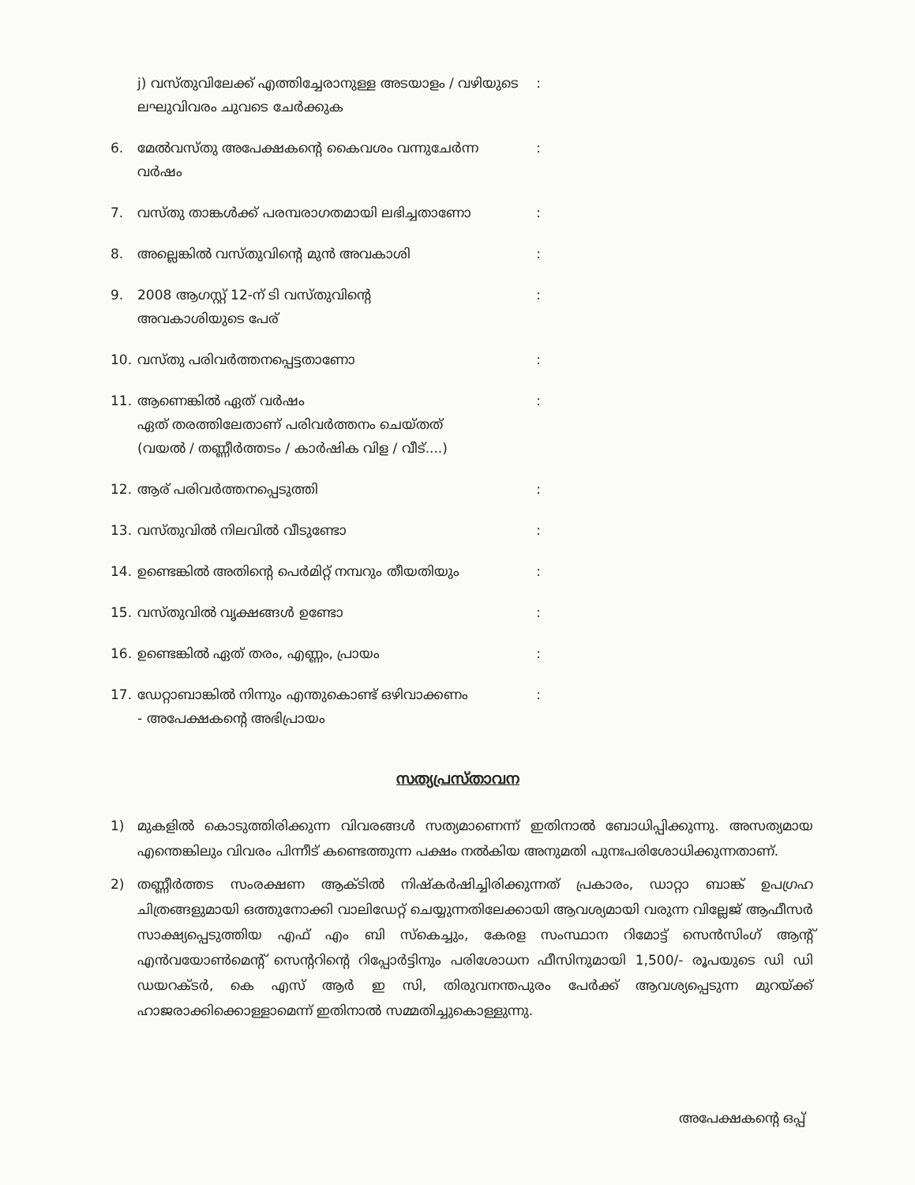j) വസ്തുവിലേക്ക് എത്തിച്ചേരാനുള്ള അടയാളം / വഴിയുടെ ലഘുവിവരം ചുവടെ ചേർക്കുക:
6. മേൽവസ്തു അപേക്ഷകന്റെ കൈവശം വന്നുചേർന്ന വർഷം:
7. വസ്തു താങ്കൾക്ക് പരമ്പരാഗതമായി ലഭിച്ചതാണോ:
8. അല്ലെങ്കിൽ വസ്തുവിന്റെ മുൻ അവകാശി:
9. 2008 ആഗസ്റ്റ് 12-ന് ടി വസ്തുവിന്റെ
അവകാശിയുടെ പേര്:
10. വസ്തു പരിവർത്തനപ്പെട്ടതാണോ:
11. ആണെങ്കിൽ ഏത് വർഷം
ഏത് തരത്തിലേതാണ് പരിവർത്തനം ചെയ്തത്
(വയൽ / തണ്ണീർത്തടം / കാർഷിക വിള / വീട്....):
12. ആര് പരിവർത്തനപ്പെടുത്തി:
13. വസ്തുവിൽ നിലവിൽ വീടുണ്ടോ:
14. ഉണ്ടെങ്കിൽ അതിന്റെ പെർമിറ്റ് നമ്പറും തീയതിയും:
15. വസ്തുവിൽ വൃക്ഷങ്ങൾ ഉണ്ടോ:
16. ഉണ്ടെങ്കിൽ ഏത് തരം, എണ്ണം, പ്രായം:
17. ഡേറ്റാബാങ്കിൽ നിന്നും എന്തുകൊണ്ട് ഒഴിവാക്കണം
- അപേക്ഷകന്റെ അഭിപ്രായം:
സത്യപ്രസ്താവന
1) മുകളിൽ കൊടുത്തിരിക്കുന്ന വിവരങ്ങൾ സത്യമാണെന്ന് ഇതിനാൽ ബോധിപ്പിക്കുന്നു. അസത്യമായ എന്തെങ്കിലും വിവരം പിന്നീട് കണ്ടെത്തുന്ന പക്ഷം നൽകിയ അനുമതി പുനഃപരിശോധിക്കുന്നതാണ്.
2) തണ്ണീർത്തട സംരക്ഷണ ആക്ടിൽ നിഷ്കർഷിച്ചിരിക്കുന്നത് പ്രകാരം, ഡാറ്റാ ബാങ്ക് ഉപഗ്രഹ ചിത്രങ്ങളുമായി ഒത്തുനോക്കി വാലിഡേറ്റ് ചെയ്യുന്നതിലേക്കായി ആവശ്യമായി വരുന്ന വില്ലേജ് ആഫീസർ സാക്ഷ്യപ്പെടുത്തിയ എഫ് എം ബി സ്കെച്ചും, കേരള സംസ്ഥാന റിമോട്ട് സെൻസിംഗ് ആന്റ് എൻവയോൺമെന്റ് സെന്ററിന്റെ റിപ്പോർട്ടിനും പരിശോധന ഫീസിനുമായി 1,500/- രൂപയുടെ ഡി ഡി ഡയറക്ടർ, കെ എസ് ആർ ഇ സി, തിരുവനന്തപുരം പേർക്ക് ആവശ്യപ്പെടുന്ന മുറയ്ക്ക് ഹാജരാക്കിക്കൊള്ളാമെന്ന് ഇതിനാൽ സമ്മതിച്ചുകൊള്ളുന്നു.
അപേക്ഷകന്റെ ഒപ്പ്